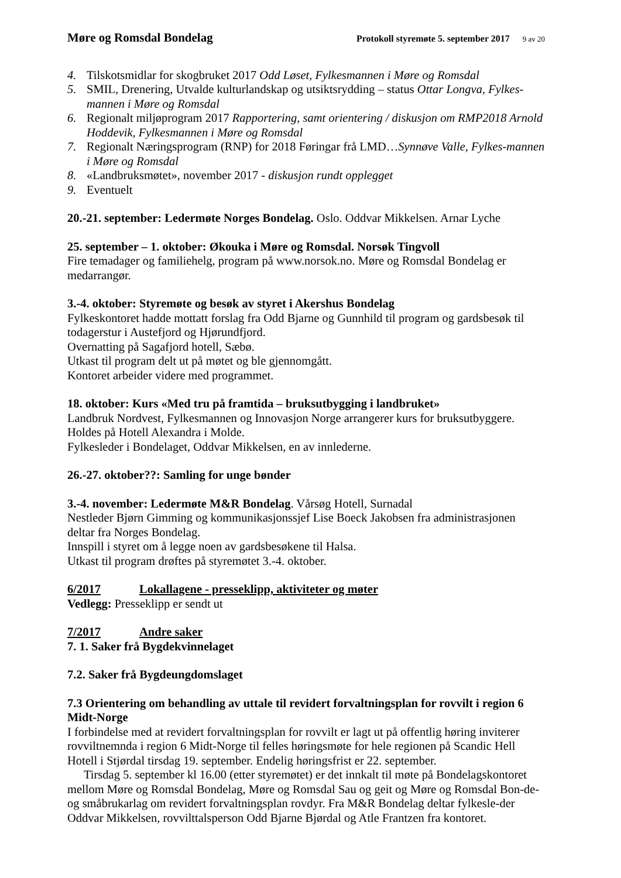Møre og Romsdal Bondelag
Protokoll styremøte 5. september 2017 9 av 20
4. Tilskotsmidlar for skogbruket 2017 Odd Løset, Fylkesmannen i Møre og Romsdal
5. SMIL, Drenering, Utvalde kulturlandskap og utsiktsrydding – status Ottar Longva, Fylkes-mannen i Møre og Romsdal
6. Regionalt miljøprogram 2017 Rapportering, samt orientering / diskusjon om RMP2018 Arnold Hoddevik, Fylkesmannen i Møre og Romsdal
7. Regionalt Næringsprogram (RNP) for 2018 Føringar frå LMD…Synnøve Valle, Fylkes-mannen i Møre og Romsdal
8. «Landbruksmøtet», november 2017 - diskusjon rundt opplegget
9. Eventuelt
20.-21. september: Ledermøte Norges Bondelag. Oslo. Oddvar Mikkelsen. Arnar Lyche
25. september – 1. oktober: Økouka i Møre og Romsdal. Norsøk Tingvoll
Fire temadager og familiehelg, program på www.norsok.no. Møre og Romsdal Bondelag er medarrangør.
3.-4. oktober: Styremøte og besøk av styret i Akershus Bondelag
Fylkeskontoret hadde mottatt forslag fra Odd Bjarne og Gunnhild til program og gardsbesøk til todagerstur i Austefjord og Hjørundfjord.
Overnatting på Sagafjord hotell, Sæbø.
Utkast til program delt ut på møtet og ble gjennomgått.
Kontoret arbeider videre med programmet.
18. oktober: Kurs «Med tru på framtida – bruksutbygging i landbruket»
Landbruk Nordvest, Fylkesmannen og Innovasjon Norge arrangerer kurs for bruksutbyggere.
Holdes på Hotell Alexandra i Molde.
Fylkesleder i Bondelaget, Oddvar Mikkelsen, en av innlederne.
26.-27. oktober??: Samling for unge bønder
3.-4. november: Ledermøte M&R Bondelag. Vårsøg Hotell, Surnadal
Nestleder Bjørn Gimming og kommunikasjonssjef Lise Boeck Jakobsen fra administrasjonen deltar fra Norges Bondelag.
Innspill i styret om å legge noen av gardsbesøkene til Halsa.
Utkast til program drøftes på styremøtet 3.-4. oktober.
6/2017 Lokallagene - presseklipp, aktiviteter og møter
Vedlegg: Presseklipp er sendt ut
7/2017 Andre saker
7. 1. Saker frå Bygdekvinnelaget
7.2. Saker frå Bygdeungdomslaget
7.3 Orientering om behandling av uttale til revidert forvaltningsplan for rovvilt i region 6 Midt-Norge
I forbindelse med at revidert forvaltningsplan for rovvilt er lagt ut på offentlig høring inviterer rovviltnemnda i region 6 Midt-Norge til felles høringsmøte for hele regionen på Scandic Hell Hotell i Stjørdal tirsdag 19. september. Endelig høringsfrist er 22. september.
Tirsdag 5. september kl 16.00 (etter styremøtet) er det innkalt til møte på Bondelagskontoret mellom Møre og Romsdal Bondelag, Møre og Romsdal Sau og geit og Møre og Romsdal Bon-de- og småbrukarlag om revidert forvaltningsplan rovdyr. Fra M&R Bondelag deltar fylkesle-der Oddvar Mikkelsen, rovvilttalsperson Odd Bjarne Bjørdal og Atle Frantzen fra kontoret.